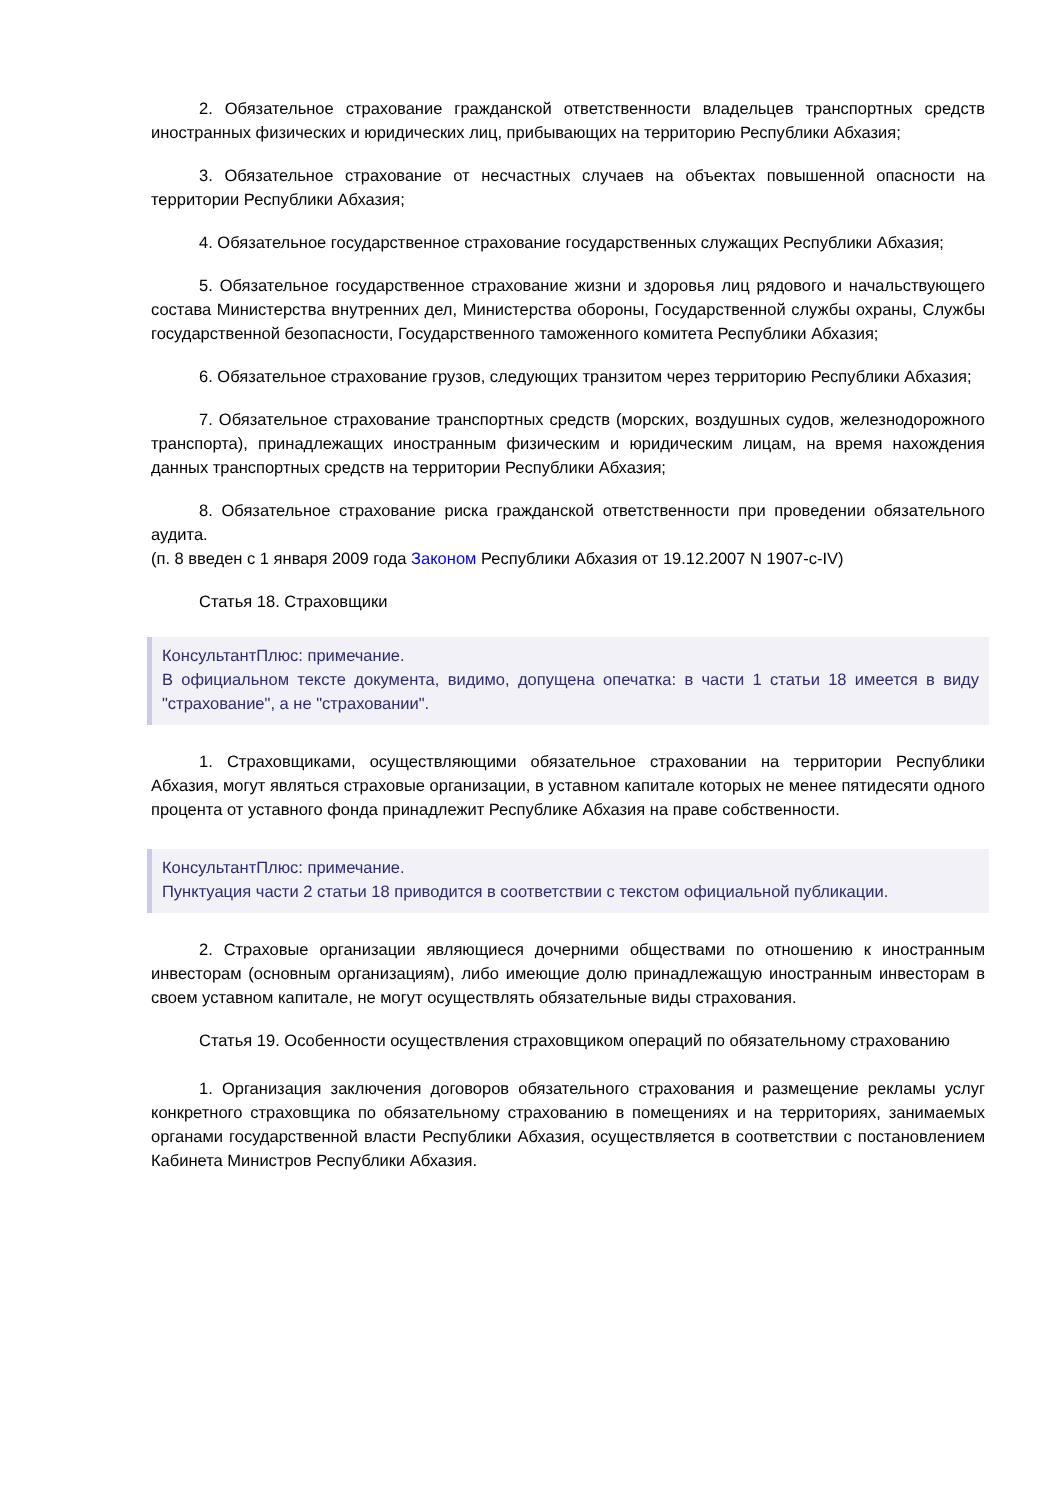2. Обязательное страхование гражданской ответственности владельцев транспортных средств иностранных физических и юридических лиц, прибывающих на территорию Республики Абхазия;
3. Обязательное страхование от несчастных случаев на объектах повышенной опасности на территории Республики Абхазия;
4. Обязательное государственное страхование государственных служащих Республики Абхазия;
5. Обязательное государственное страхование жизни и здоровья лиц рядового и начальствующего состава Министерства внутренних дел, Министерства обороны, Государственной службы охраны, Службы государственной безопасности, Государственного таможенного комитета Республики Абхазия;
6. Обязательное страхование грузов, следующих транзитом через территорию Республики Абхазия;
7. Обязательное страхование транспортных средств (морских, воздушных судов, железнодорожного транспорта), принадлежащих иностранным физическим и юридическим лицам, на время нахождения данных транспортных средств на территории Республики Абхазия;
8. Обязательное страхование риска гражданской ответственности при проведении обязательного аудита.
(п. 8 введен с 1 января 2009 года Законом Республики Абхазия от 19.12.2007 N 1907-с-IV)
Статья 18. Страховщики
КонсультантПлюс: примечание.
В официальном тексте документа, видимо, допущена опечатка: в части 1 статьи 18 имеется в виду "страхование", а не "страховании".
1. Страховщиками, осуществляющими обязательное страховании на территории Республики Абхазия, могут являться страховые организации, в уставном капитале которых не менее пятидесяти одного процента от уставного фонда принадлежит Республике Абхазия на праве собственности.
КонсультантПлюс: примечание.
Пунктуация части 2 статьи 18 приводится в соответствии с текстом официальной публикации.
2. Страховые организации являющиеся дочерними обществами по отношению к иностранным инвесторам (основным организациям), либо имеющие долю принадлежащую иностранным инвесторам в своем уставном капитале, не могут осуществлять обязательные виды страхования.
Статья 19. Особенности осуществления страховщиком операций по обязательному страхованию
1. Организация заключения договоров обязательного страхования и размещение рекламы услуг конкретного страховщика по обязательному страхованию в помещениях и на территориях, занимаемых органами государственной власти Республики Абхазия, осуществляется в соответствии с постановлением Кабинета Министров Республики Абхазия.